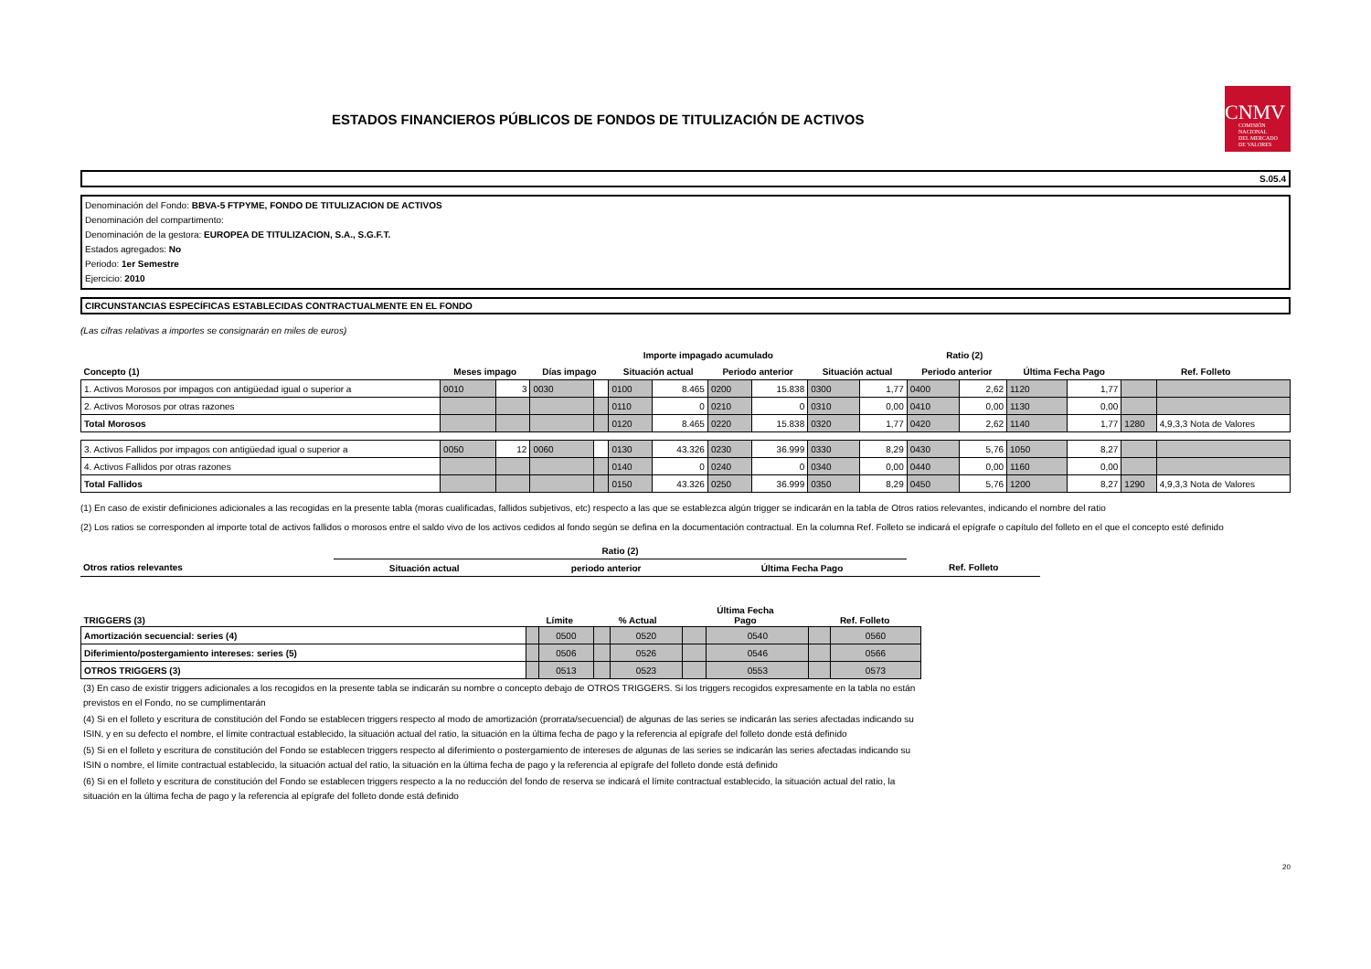ESTADOS FINANCIEROS PÚBLICOS DE FONDOS DE TITULIZACIÓN DE ACTIVOS
CNMV
COMISIÓN
NACIONAL
DEL MERCADO
DE VALORES
S.05.4
Denominación del Fondo: BBVA-5 FTPYME, FONDO DE TITULIZACION DE ACTIVOS
Denominación del compartimento:
Denominación de la gestora: EUROPEA DE TITULIZACION, S.A., S.G.F.T.
Estados agregados: No
Periodo: 1er Semestre
Ejercicio: 2010
CIRCUNSTANCIAS ESPECÍFICAS ESTABLECIDAS CONTRACTUALMENTE EN EL FONDO
(Las cifras relativas a importes se consignarán en miles de euros)
| | | | | | Importe impagado acumulado | | | | Ratio (2) | | | | | | | |
| --- | --- | --- | --- | --- | --- | --- | --- | --- | --- | --- | --- | --- | --- | --- | --- | --- |
| Concepto (1) | Meses impago | | Días impago | | Situación actual | | Periodo anterior | | Situación actual | | Periodo anterior | | Última Fecha Pago | | Ref. Folleto | |
| 1. Activos Morosos por impagos con antigüedad igual o superior a | 0010 | 3 | 0030 | | 0100 | 8.465 | 0200 | 15.838 | 0300 | 1,77 | 0400 | 2,62 | 1120 | 1,77 | | |
| 2. Activos Morosos por otras razones | | | | | 0110 | 0 | 0210 | 0 | 0310 | 0,00 | 0410 | 0,00 | 1130 | 0,00 | | |
| Total Morosos | | | | | 0120 | 8.465 | 0220 | 15.838 | 0320 | 1,77 | 0420 | 2,62 | 1140 | 1,77 | 1280 | 4,9,3,3 Nota de Valores |
| 3. Activos Fallidos por impagos con antigüedad igual o superior a | 0050 | 12 | 0060 | | 0130 | 43.326 | 0230 | 36.999 | 0330 | 8,29 | 0430 | 5,76 | 1050 | 8,27 | | |
| 4. Activos Fallidos por otras razones | | | | | 0140 | 0 | 0240 | 0 | 0340 | 0,00 | 0440 | 0,00 | 1160 | 0,00 | | |
| Total Fallidos | | | | | 0150 | 43.326 | 0250 | 36.999 | 0350 | 8,29 | 0450 | 5,76 | 1200 | 8,27 | 1290 | 4,9,3,3 Nota de Valores |
(1) En caso de existir definiciones adicionales a las recogidas en la presente tabla (moras cualificadas, fallidos subjetivos, etc) respecto a las que se establezca algún trigger se indicarán en la tabla de Otros ratios relevantes, indicando el nombre del ratio
(2) Los ratios se corresponden al importe total de activos fallidos o morosos entre el saldo vivo de los activos cedidos al fondo según se defina en la documentación contractual. En la columna Ref. Folleto se indicará el epígrafe o capítulo del folleto en el que el concepto esté definido
| | Ratio (2) | | | |
| --- | --- | --- | --- | --- |
| Otros ratios relevantes | Situación actual | periodo anterior | Última Fecha Pago | Ref. Folleto |
| TRIGGERS (3) | Límite | | % Actual | | Última Fecha Pago | | Ref. Folleto | |
| --- | --- | --- | --- | --- | --- | --- | --- | --- |
| Amortización secuencial: series (4) | | 0500 | | 0520 | | 0540 | | 0560 |
| Diferimiento/postergamiento intereses: series (5) | | 0506 | | 0526 | | 0546 | | 0566 |
| OTROS TRIGGERS (3) | | 0513 | | 0523 | | 0553 | | 0573 |
(3) En caso de existir triggers adicionales a los recogidos en la presente tabla se indicarán su nombre o concepto debajo de OTROS TRIGGERS. Si los triggers recogidos expresamente en la tabla no están previstos en el Fondo, no se cumplimentarán
(4) Si en el folleto y escritura de constitución del Fondo se establecen triggers respecto al modo de amortización (prorrata/secuencial) de algunas de las series se indicarán las series afectadas indicando su ISIN, y en su defecto el nombre, el límite contractual establecido, la situación actual del ratio, la situación en la última fecha de pago y la referencia al epígrafe del folleto donde está definido
(5) Si en el folleto y escritura de constitución del Fondo se establecen triggers respecto al diferimiento o postergamiento de intereses de algunas de las series se indicarán las series afectadas indicando su ISIN o nombre, el límite contractual establecido, la situación actual del ratio, la situación en la última fecha de pago y la referencia al epígrafe del folleto donde está definido
(6) Si en el folleto y escritura de constitución del Fondo se establecen triggers respecto a la no reducción del fondo de reserva se indicará el límite contractual establecido, la situación actual del ratio, la situación en la última fecha de pago y la referencia al epígrafe del folleto donde está definido
20